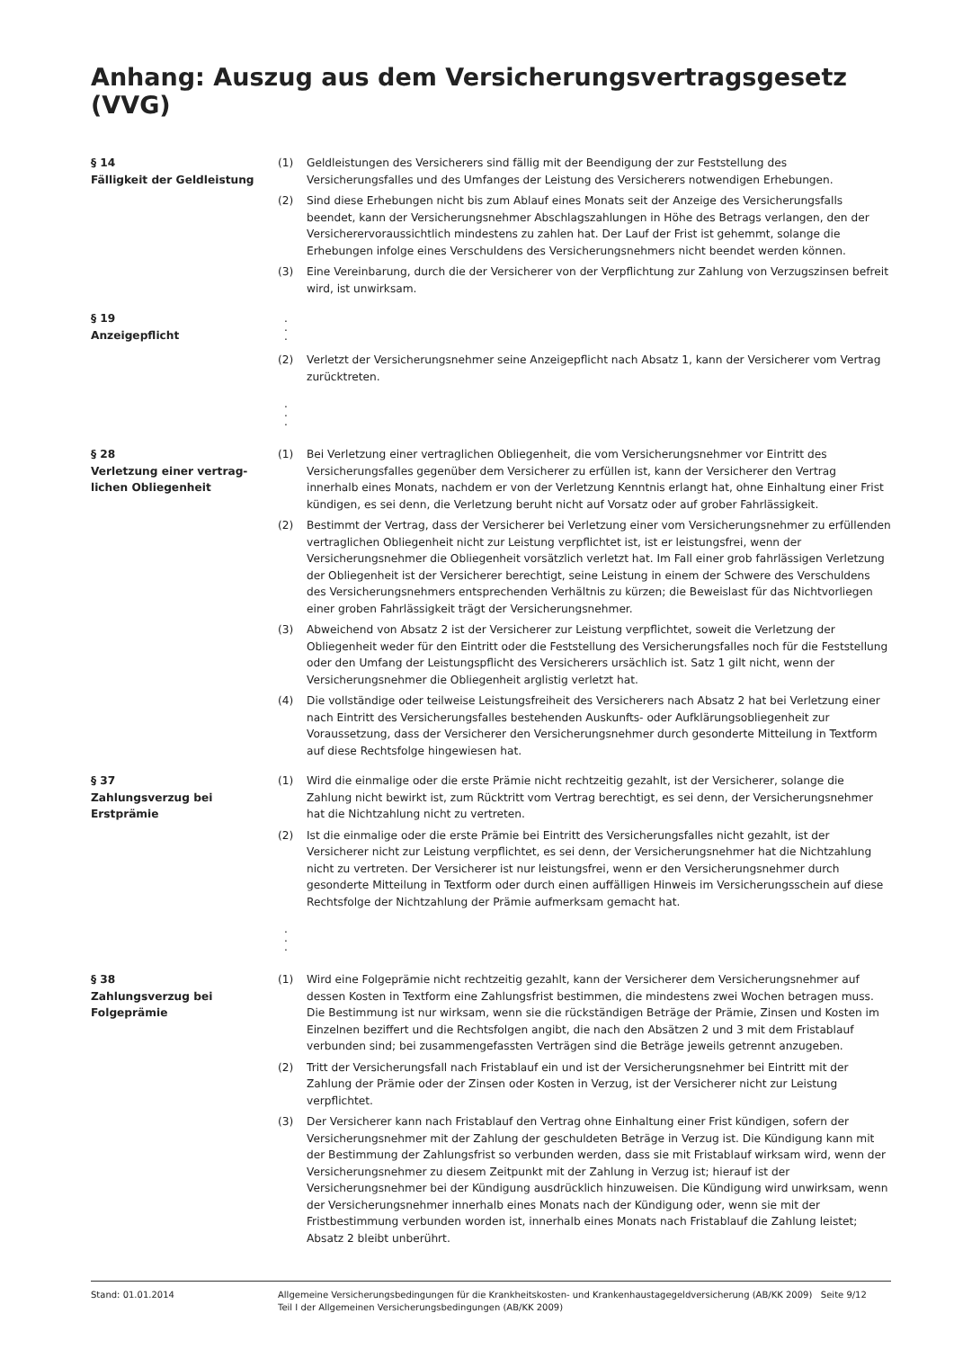Anhang: Auszug aus dem Versicherungsvertragsgesetz (VVG)
§ 14
Fälligkeit der Geldleistung
(1) Geldleistungen des Versicherers sind fällig mit der Beendigung der zur Feststellung des Versicherungsfalles und des Umfanges der Leistung des Versicherers notwendigen Erhebungen.
(2) Sind diese Erhebungen nicht bis zum Ablauf eines Monats seit der Anzeige des Versicherungsfalls beendet, kann der Versicherungsnehmer Abschlagszahlungen in Höhe des Betrags verlangen, den der Versicherervoraussichtlich mindestens zu zahlen hat. Der Lauf der Frist ist gehemmt, solange die Erhebungen infolge eines Verschuldens des Versicherungsnehmers nicht beendet werden können.
(3) Eine Vereinbarung, durch die der Versicherer von der Verpflichtung zur Zahlung von Verzugszinsen befreit wird, ist unwirksam.
§ 19
Anzeigepflicht
.
.
.
(2) Verletzt der Versicherungsnehmer seine Anzeigepflicht nach Absatz 1, kann der Versicherer vom Vertrag zurücktreten.
.
.
.
§ 28
Verletzung einer vertrag-
lichen Obliegenheit
(1) Bei Verletzung einer vertraglichen Obliegenheit, die vom Versicherungsnehmer vor Eintritt des Versicherungsfalles gegenüber dem Versicherer zu erfüllen ist, kann der Versicherer den Vertrag innerhalb eines Monats, nachdem er von der Verletzung Kenntnis erlangt hat, ohne Einhaltung einer Frist kündigen, es sei denn, die Verletzung beruht nicht auf Vorsatz oder auf grober Fahrlässigkeit.
(2) Bestimmt der Vertrag, dass der Versicherer bei Verletzung einer vom Versicherungsnehmer zu erfüllenden vertraglichen Obliegenheit nicht zur Leistung verpflichtet ist, ist er leistungsfrei, wenn der Versicherungsnehmer die Obliegenheit vorsätzlich verletzt hat. Im Fall einer grob fahrlässigen Verletzung der Obliegenheit ist der Versicherer berechtigt, seine Leistung in einem der Schwere des Verschuldens des Versicherungsnehmers entsprechenden Verhältnis zu kürzen; die Beweislast für das Nichtvorliegen einer groben Fahrlässigkeit trägt der Versicherungsnehmer.
(3) Abweichend von Absatz 2 ist der Versicherer zur Leistung verpflichtet, soweit die Verletzung der Obliegenheit weder für den Eintritt oder die Feststellung des Versicherungsfalles noch für die Feststellung oder den Umfang der Leistungspflicht des Versicherers ursächlich ist. Satz 1 gilt nicht, wenn der Versicherungsnehmer die Obliegenheit arglistig verletzt hat.
(4) Die vollständige oder teilweise Leistungsfreiheit des Versicherers nach Absatz 2 hat bei Verletzung einer nach Eintritt des Versicherungsfalles bestehenden Auskunfts- oder Aufklärungsobliegenheit zur Voraussetzung, dass der Versicherer den Versicherungsnehmer durch gesonderte Mitteilung in Textform auf diese Rechtsfolge hingewiesen hat.
§ 37
Zahlungsverzug bei
Erstprämie
(1) Wird die einmalige oder die erste Prämie nicht rechtzeitig gezahlt, ist der Versicherer, solange die Zahlung nicht bewirkt ist, zum Rücktritt vom Vertrag berechtigt, es sei denn, der Versicherungsnehmer hat die Nichtzahlung nicht zu vertreten.
(2) Ist die einmalige oder die erste Prämie bei Eintritt des Versicherungsfalles nicht gezahlt, ist der Versicherer nicht zur Leistung verpflichtet, es sei denn, der Versicherungsnehmer hat die Nichtzahlung nicht zu vertreten. Der Versicherer ist nur leistungsfrei, wenn er den Versicherungsnehmer durch gesonderte Mitteilung in Textform oder durch einen auffälligen Hinweis im Versicherungsschein auf diese Rechtsfolge der Nichtzahlung der Prämie aufmerksam gemacht hat.
.
.
.
§ 38
Zahlungsverzug bei
Folgeprämie
(1) Wird eine Folgeprämie nicht rechtzeitig gezahlt, kann der Versicherer dem Versicherungsnehmer auf dessen Kosten in Textform eine Zahlungsfrist bestimmen, die mindestens zwei Wochen betragen muss. Die Bestimmung ist nur wirksam, wenn sie die rückständigen Beträge der Prämie, Zinsen und Kosten im Einzelnen beziffert und die Rechtsfolgen angibt, die nach den Absätzen 2 und 3 mit dem Fristablauf verbunden sind; bei zusammengefassten Verträgen sind die Beträge jeweils getrennt anzugeben.
(2) Tritt der Versicherungsfall nach Fristablauf ein und ist der Versicherungsnehmer bei Eintritt mit der Zahlung der Prämie oder der Zinsen oder Kosten in Verzug, ist der Versicherer nicht zur Leistung verpflichtet.
(3) Der Versicherer kann nach Fristablauf den Vertrag ohne Einhaltung einer Frist kündigen, sofern der Versicherungsnehmer mit der Zahlung der geschuldeten Beträge in Verzug ist. Die Kündigung kann mit der Bestimmung der Zahlungsfrist so verbunden werden, dass sie mit Fristablauf wirksam wird, wenn der Versicherungsnehmer zu diesem Zeitpunkt mit der Zahlung in Verzug ist; hierauf ist der Versicherungsnehmer bei der Kündigung ausdrücklich hinzuweisen. Die Kündigung wird unwirksam, wenn der Versicherungsnehmer innerhalb eines Monats nach der Kündigung oder, wenn sie mit der Fristbestimmung verbunden worden ist, innerhalb eines Monats nach Fristablauf die Zahlung leistet; Absatz 2 bleibt unberührt.
Stand: 01.01.2014 Allgemeine Versicherungsbedingungen für die Krankheitskosten- und Krankenhaustagegeldversicherung (AB/KK 2009) Seite 9/12
Teil I der Allgemeinen Versicherungsbedingungen (AB/KK 2009)